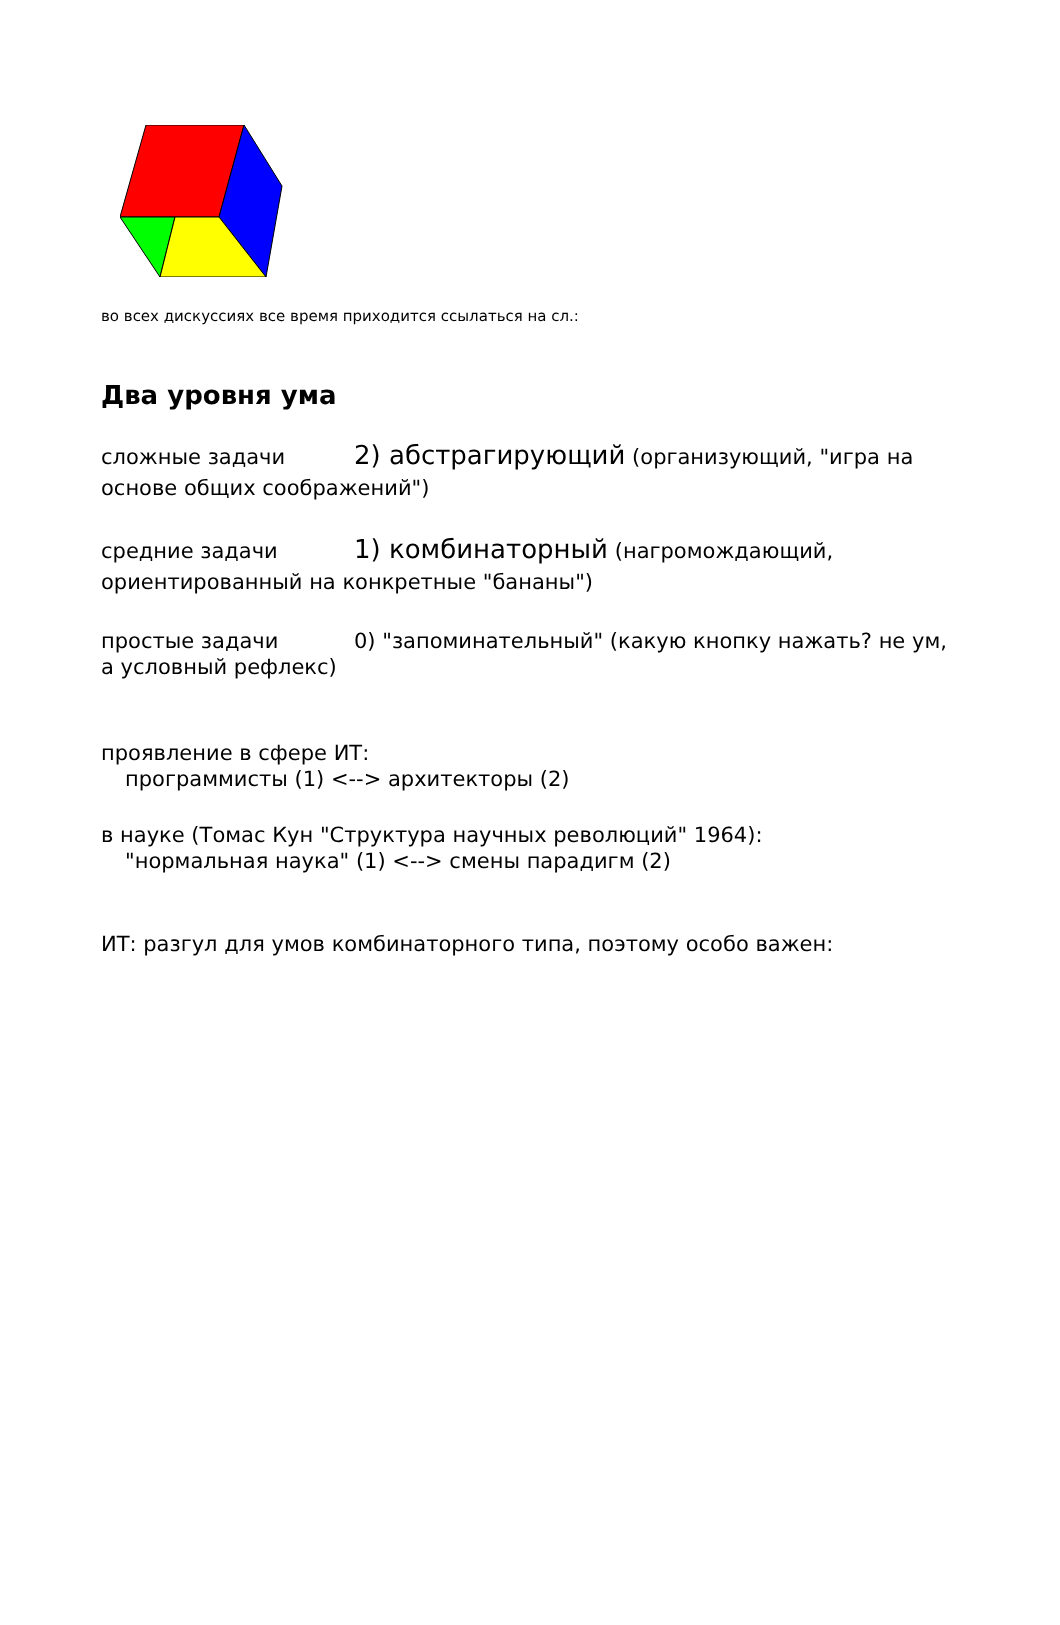во всех дискуссиях все время приходится ссылаться на сл.:
Два уровня ума
сложные задачи 2) абстрагирующий (организующий, "игра на основе общих соображений")
средние задачи 1) комбинаторный (нагромождающий, ориентированный на конкретные "бананы")
простые задачи 0) "запоминательный" (какую кнопку нажать? не ум, а условный рефлекс)
проявление в сфере ИТ:
программисты (1) <--> архитекторы (2)
в науке (Томас Кун "Структура научных революций" 1964):
"нормальная наука" (1) <--> смены парадигм (2)
ИТ: разгул для умов комбинаторного типа, поэтому особо важен: